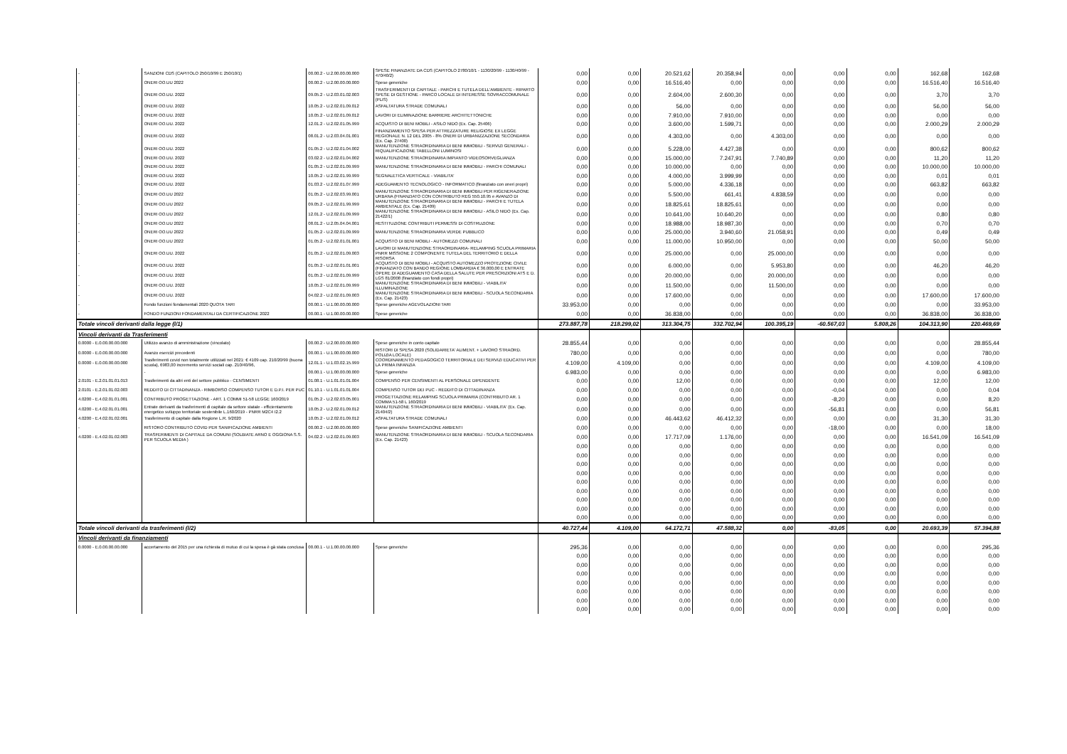| - | SANZIONI CDS (CAPITOLO 250/10/99 E 250/10/1) | 00.00.2 - U.2.00.00.00.000 | SPESE FINANZIATE DA CDS (CAPITOLO 2780/10/1 - 1130/20/99 - 1130/40/99 - 470/40/2) | 0,00 | 0,00 | 20.521,62 | 20.358,94 | 0,00 | 0,00 | 0,00 | 162,68 | 162,68 |
| - | ONERI OO.UU 2022 | 00.00.2 - U.2.00.00.00.000 | Spese generiche | 0,00 | 0,00 | 16.516,40 | 0,00 | 0,00 | 0,00 | 0,00 | 16.516,40 | 16.516,40 |
| - | ONERI OO.UU. 2022 | 09.05.2 - U.2.03.01.02.003 | TRASFERIMENTI DI CAPITALE - PARCHI E TUTELA DELL'AMBIENTE - RIPARTO SPESE DI GESTIONE - PARCO LOCALE DI INTERESSE SOVRACCOMUNALE (PLIS) | 0,00 | 0,00 | 2.604,00 | 2.600,30 | 0,00 | 0,00 | 0,00 | 3,70 | 3,70 |
| - | ONERI OO.UU. 2022 | 10.05.2 - U.2.02.01.09.012 | ASFALTATURA STRADE COMUNALI | 0,00 | 0,00 | 56,00 | 0,00 | 0,00 | 0,00 | 0,00 | 56,00 | 56,00 |
| - | ONERI OO.UU. 2022 | 10.05.2 - U.2.02.01.09.012 | LAVORI DI ELIMINAZIONE BARRIERE ARCHITETTONICHE | 0,00 | 0,00 | 7.910,00 | 7.910,00 | 0,00 | 0,00 | 0,00 | 0,00 | 0,00 |
| - | ONERI OO.UU. 2022 | 12.01.2 - U.2.02.01.05.999 | ACQUISTO DI BENI MOBILI - ASILO NIDO (Ex. Cap. 25406) | 0,00 | 0,00 | 3.600,00 | 1.599,71 | 0,00 | 0,00 | 0,00 | 2.000,29 | 2.000,29 |
| - | ONERI OO.UU. 2022 | 08.01.2 - U.2.03.04.01.001 | FINANZIAMENTO SPESA PER ATTREZZATURE RELIGIOSE EX LEGGE REGIONALE N. 12 DEL 2005 - 8% ONERI DI URBANIZZAZIONE SECONDARIA (Ex. Cap. 27400) | 0,00 | 0,00 | 4.303,00 | 0,00 | 4.303,00 | 0,00 | 0,00 | 0,00 | 0,00 |
| - | ONERI OO.UU. 2022 | 01.05.2 - U.2.02.01.04.002 | MANUTENZIONE STRAORDINARIA DI BENI IMMOBILI - SERVIZI GENERALI - RIQUALIFICAZIONE TABELLONI LUMINOSI | 0,00 | 0,00 | 5.228,00 | 4.427,38 | 0,00 | 0,00 | 0,00 | 800,62 | 800,62 |
| - | ONERI OO.UU. 2022 | 03.02.2 - U.2.02.01.04.002 | MANUTENZIONE STRAORDINARIA IMPIANTO VIDEOSORVEGLIANZA | 0,00 | 0,00 | 15.000,00 | 7.247,91 | 7.740,89 | 0,00 | 0,00 | 11,20 | 11,20 |
| - | ONERI OO.UU. 2022 | 01.05.2 - U.2.02.01.09.999 | MANUTENZIONE STRAORDINARIA DI BENI IMMOBILI - PARCHI COMUNALI | 0,00 | 0,00 | 10.000,00 | 0,00 | 0,00 | 0,00 | 0,00 | 10.000,00 | 10.000,00 |
| - | ONERI OO.UU. 2022 | 10.05.2 - U.2.02.01.99.999 | SEGNALETICA VERTICALE - VIABILITA' | 0,00 | 0,00 | 4.000,00 | 3.999,99 | 0,00 | 0,00 | 0,00 | 0,01 | 0,01 |
| - | ONERI OO.UU. 2022 | 01.03.2 - U.2.02.01.07.999 | ADEGUAMENTO TECNOLOGICO - INFORMATICO (finanziato con oneri propri) | 0,00 | 0,00 | 5.000,00 | 4.336,18 | 0,00 | 0,00 | 0,00 | 663,82 | 663,82 |
| - | ONERI OO.UU 2022 | 01.05.2 - U.2.02.03.99.001 | MANUTENZIONE STRAORDINARIA DI BENI IMMOBILI PER RIGENERAZIONE URBANA (FINANZIATO CON CONTRIBUTO REG 550.10.95 e AVANZO DI | 0,00 | 0,00 | 5.500,00 | 661,41 | 4.838,59 | 0,00 | 0,00 | 0,00 | 0,00 |
| - | ONERI OO.UU 2022 | 09.05.2 - U.2.02.01.99.999 | MANUTENZIONE STRAORDINARIA DI BENI IMMOBILI - PARCHI E TUTELA AMBIENTALE (Ex. Cap. 21409) | 0,00 | 0,00 | 18.825,61 | 18.825,61 | 0,00 | 0,00 | 0,00 | 0,00 | 0,00 |
| - | ONERI OO.UU 2022 | 12.01.2 - U.2.02.01.09.999 | MANUTENZIONE STRAORDINARIA DI BENI IMMOBILI - ASILO NIDO (Ex. Cap. 21422/1) | 0,00 | 0,00 | 10.641,00 | 10.640,20 | 0,00 | 0,00 | 0,00 | 0,80 | 0,80 |
| - | ONERI OO.UU 2022 | 08.01.2 - U.2.05.04.04.001 | RESTITUZIONE CONTRIBUTI PERMESSI DI COSTRUZIONE | 0,00 | 0,00 | 18.988,00 | 18.987,30 | 0,00 | 0,00 | 0,00 | 0,70 | 0,70 |
| - | ONERI OO.UU 2022 | 01.05.2 - U.2.02.01.09.999 | MANUTENZIONE STRAORDINARIA VERDE PUBBLICO | 0,00 | 0,00 | 25.000,00 | 3.940,60 | 21.058,91 | 0,00 | 0,00 | 0,49 | 0,49 |
| - | ONERI OO.UU 2022 | 01.05.2 - U.2.02.01.01.001 | ACQUISTO DI BENI MOBILI - AUTOMEZZI COMUNALI | 0,00 | 0,00 | 11.000,00 | 10.950,00 | 0,00 | 0,00 | 0,00 | 50,00 | 50,00 |
| - | ONERI OO.UU. 2022 | 01.05.2 - U.2.02.01.09.003 | LAVORI DI MANUTENZIONE STRAORDINARIA- RELAMPING SCUOLA PRIMARIA PNRR MISSIONE 2 COMPONENTE TUTELA DEL TERRITORIO E DELLA RISORSA | 0,00 | 0,00 | 25.000,00 | 0,00 | 25.000,00 | 0,00 | 0,00 | 0,00 | 0,00 |
| - | ONERI OO.UU. 2022 | 01.05.2 - U.2.02.01.01.001 | ACQUISTO DI BENI MOBILI - ACQUISTO AUTOMEZZO PROTEZIONE CIVILE (FINANZIATO CON BANDO REGIONE LOMBARDIA € 36.000,00 E ENTRATE | 0,00 | 0,00 | 6.000,00 | 0,00 | 5.953,80 | 0,00 | 0,00 | 46,20 | 46,20 |
| - | ONERI OO.UU. 2022 | 01.05.2 - U.2.02.01.09.999 | OPERE DI ADEGUAMENTO CASA DELLA SALUTE PER PRESCRIZIONI ATS E D. LGS 81/2008 (finanziato con fondi propri) | 0,00 | 0,00 | 20.000,00 | 0,00 | 20.000,00 | 0,00 | 0,00 | 0,00 | 0,00 |
| - | ONERI OO.UU. 2022 | 10.05.2 - U.2.02.01.09.999 | MANUTENZIONE STRAORDINARIA DI BENI IMMOBILI - VIABILITA' ILLUMINAZIONE | 0,00 | 0,00 | 11.500,00 | 0,00 | 11.500,00 | 0,00 | 0,00 | 0,00 | 0,00 |
| - | ONERI OO.UU. 2022 | 04.02.2 - U.2.02.01.09.003 | MANUTENZIONE STRAORDINARIA DI BENI IMMOBILI - SCUOLA SECONDARIA (Ex. Cap. 21423) | 0,00 | 0,00 | 17.600,00 | 0,00 | 0,00 | 0,00 | 0,00 | 17.600,00 | 17.600,00 |
| - | Fondo funzioni fondamentali 2020 QUOTA TARI | 00.00.1 - U.1.00.00.00.000 | Spese generiche AGEVOLAZIONI TARI | 33.953,00 | 0,00 | 0,00 | 0,00 | 0,00 | 0,00 | 0,00 | 0,00 | 33.953,00 |
| - | FONDO FUNZIONI FONDAMENTALI DA CERTIFICAZIONE 2022 | 00.00.1 - U.1.00.00.00.000 | Spese generiche | 0,00 | 0,00 | 36.838,00 | 0,00 | 0,00 | 0,00 | 0,00 | 36.838,00 | 36.838,00 |
| Totale vincoli derivanti dalla legge (l/1) | | | | 273.887,78 | 218.299,02 | 313.304,75 | 332.702,94 | 100.395,19 | -60.567,03 | 5.808,26 | 104.313,90 | 220.469,69 |
| Vincoli derivanti da Trasferimenti | | | | | | | | | | | | |
| 0.0000 - E.0.00.00.00.000 | Utilizzo avanzo di amministrazione (vincolato) | 00.00.2 - U.2.00.00.00.000 | Spese generiche in conto capitale | 28.855,44 | 0,00 | 0,00 | 0,00 | 0,00 | 0,00 | 0,00 | 0,00 | 28.855,44 |
| 0.0000 - E.0.00.00.00.000 | Avanzo esercizi precedenti | 00.00.1 - U.1.00.00.00.000 | RISTORI DI SPESA 2020 (SOLIDARIETA' ALIMENT. + LAVORO STRAORD. POLIZIA LOCALE) | 780,00 | 0,00 | 0,00 | 0,00 | 0,00 | 0,00 | 0,00 | 0,00 | 780,00 |
| 0.0000 - E.0.00.00.00.000 | Trasferimenti covid non totalmente utilizzati nel 2021: € 4109 cap. 210/20/99 (buona scuola), 6983,00 incremento servizi sociali cap. 210/40/96, | 12.01.1 - U.1.03.02.15.999 | COORDINAMENTO PEDAGOGICO TERRITORIALE DEI SERVIZI EDUCATIVI PER LA PRIMA INFANZIA | 4.109,00 | 4.109,00 | 0,00 | 0,00 | 0,00 | 0,00 | 0,00 | 4.109,00 | 4.109,00 |
| | - | 00.00.1 - U.1.00.00.00.000 | Spese generiche | 6.983,00 | 0,00 | 0,00 | 0,00 | 0,00 | 0,00 | 0,00 | 0,00 | 6.983,00 |
| 2.0101 - E.2.01.01.01.013 | Trasferimenti da altri enti del settore pubblico - CENSIMENTI | 01.08.1 - U.1.01.01.01.004 | COMPENSO PER CENSIMENTI AL PERSONALE DIPENDENTE | 0,00 | 0,00 | 12,00 | 0,00 | 0,00 | 0,00 | 0,00 | 12,00 | 12,00 |
| 2.0101 - E.2.01.01.02.003 | REDDITO DI CITTADINANZA - RIMBORSO COMPENSO TUTOR E D.P.I. PER PUC | 01.10.1 - U.1.01.01.01.004 | COMPENSO TUTOR DEI PUC - REDDITO DI CITTADINANZA | 0,00 | 0,00 | 0,00 | 0,00 | 0,00 | -0,04 | 0,00 | 0,00 | 0,04 |
| 4.0200 - E.4.02.01.01.001 | CONTRIBUTO PROGETTAZIONE - ART. 1 COMMI 51-58 LEGGE 160/2019 | 01.05.2 - U.2.02.03.05.001 | PROGETTAZIONE RELAMPING SCUOLA PRIMARIA (CONTRIBUTO AR. 1 COMMA 51-58 L 160/2019 | 0,00 | 0,00 | 0,00 | 0,00 | 0,00 | -8,20 | 0,00 | 0,00 | 8,20 |
| 4.0200 - E.4.02.01.01.001 | Entrate derivanti da trasferimenti di capitale da settore statale - efficientamento energetico sviluppo territoriale sostenibile L.160/2019 - PNRR M2C4 I2.2 | 10.05.2 - U.2.02.01.09.012 | MANUTENZIONE STRAORDINARIA DI BENI IMMOBILI - VIABILITA' (Ex. Cap. 21404/2) | 0,00 | 0,00 | 0,00 | 0,00 | 0,00 | -56,81 | 0,00 | 0,00 | 56,81 |
| 4.0200 - E.4.02.01.02.001 | Trasferimento di capitale dalla Regione L.R. 9/2020 | 10.05.2 - U.2.02.01.09.012 | ASFALTATURA STRADE COMUNALI | 0,00 | 0,00 | 46.443,62 | 46.412,32 | 0,00 | 0,00 | 0,00 | 31,30 | 31,30 |
| - | RISTORO CONTRIBUTO COVID PER SANIFICAZIONE AMBIENTI | 00.00.2 - U.2.00.00.00.000 | Spese generiche SANIFICAZIONE AMBIENTI | 0,00 | 0,00 | 0,00 | 0,00 | 0,00 | -18,00 | 0,00 | 0,00 | 18,00 |
| 4.0200 - E.4.02.01.02.003 | TRASFERIMENTI DI CAPITALE DA COMUNI (SOLBIATE ARNO E OGGIONA S.S. PER SCUOLA MEDIA ) | 04.02.2 - U.2.02.01.09.003 | MANUTENZIONE STRAORDINARIA DI BENI IMMOBILI - SCUOLA SECONDARIA (Ex. Cap. 21423) | 0,00 | 0,00 | 17.717,09 | 1.176,00 | 0,00 | 0,00 | 0,00 | 16.541,09 | 16.541,09 |
| | | | | 0,00 | 0,00 | 0,00 | 0,00 | 0,00 | 0,00 | 0,00 | 0,00 | 0,00 |
| | | | | 0,00 | 0,00 | 0,00 | 0,00 | 0,00 | 0,00 | 0,00 | 0,00 | 0,00 |
| | | | | 0,00 | 0,00 | 0,00 | 0,00 | 0,00 | 0,00 | 0,00 | 0,00 | 0,00 |
| | | | | 0,00 | 0,00 | 0,00 | 0,00 | 0,00 | 0,00 | 0,00 | 0,00 | 0,00 |
| | | | | 0,00 | 0,00 | 0,00 | 0,00 | 0,00 | 0,00 | 0,00 | 0,00 | 0,00 |
| | | | | 0,00 | 0,00 | 0,00 | 0,00 | 0,00 | 0,00 | 0,00 | 0,00 | 0,00 |
| | | | | 0,00 | 0,00 | 0,00 | 0,00 | 0,00 | 0,00 | 0,00 | 0,00 | 0,00 |
| | | | | 0,00 | 0,00 | 0,00 | 0,00 | 0,00 | 0,00 | 0,00 | 0,00 | 0,00 |
| | | | | 0,00 | 0,00 | 0,00 | 0,00 | 0,00 | 0,00 | 0,00 | 0,00 | 0,00 |
| Totale vincoli derivanti da trasferimenti (l/2) | | | | 40.727,44 | 4.109,00 | 64.172,71 | 47.588,32 | 0,00 | -83,05 | 0,00 | 20.693,39 | 57.394,88 |
| Vincoli derivanti da finanziamenti | | | | | | | | | | | | |
| 0.0000 - E.0.00.00.00.000 | accertamento del 2015 per una richiesta di mutuo di cui la spesa è gà stata conclusa | 00.00.1 - U.1.00.00.00.000 | Spese generiche | 295,36 | 0,00 | 0,00 | 0,00 | 0,00 | 0,00 | 0,00 | 0,00 | 295,36 |
| | | | | 0,00 | 0,00 | 0,00 | 0,00 | 0,00 | 0,00 | 0,00 | 0,00 | 0,00 |
| | | | | 0,00 | 0,00 | 0,00 | 0,00 | 0,00 | 0,00 | 0,00 | 0,00 | 0,00 |
| | | | | 0,00 | 0,00 | 0,00 | 0,00 | 0,00 | 0,00 | 0,00 | 0,00 | 0,00 |
| | | | | 0,00 | 0,00 | 0,00 | 0,00 | 0,00 | 0,00 | 0,00 | 0,00 | 0,00 |
| | | | | 0,00 | 0,00 | 0,00 | 0,00 | 0,00 | 0,00 | 0,00 | 0,00 | 0,00 |
| | | | | 0,00 | 0,00 | 0,00 | 0,00 | 0,00 | 0,00 | 0,00 | 0,00 | 0,00 |
| | | | | 0,00 | 0,00 | 0,00 | 0,00 | 0,00 | 0,00 | 0,00 | 0,00 | 0,00 |